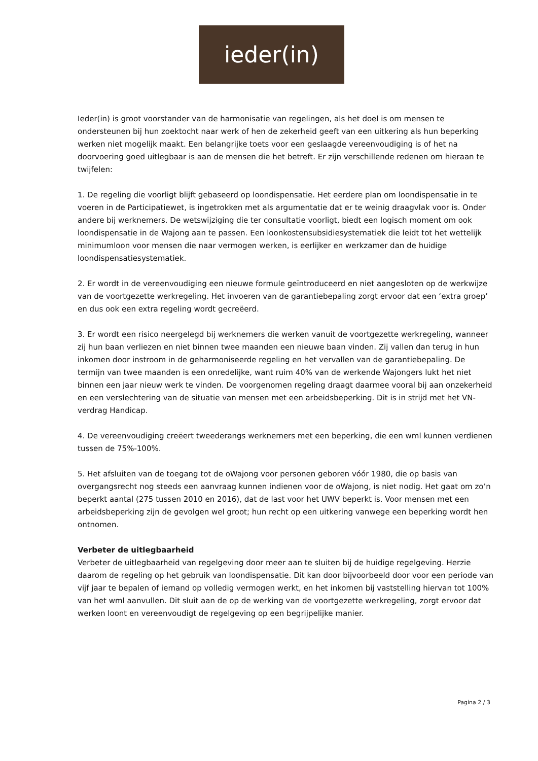ieder(in)
Ieder(in) is groot voorstander van de harmonisatie van regelingen, als het doel is om mensen te ondersteunen bij hun zoektocht naar werk of hen de zekerheid geeft van een uitkering als hun beperking werken niet mogelijk maakt. Een belangrijke toets voor een geslaagde vereenvoudiging is of het na doorvoering goed uitlegbaar is aan de mensen die het betreft. Er zijn verschillende redenen om hieraan te twijfelen:
1. De regeling die voorligt blijft gebaseerd op loondispensatie. Het eerdere plan om loondispensatie in te voeren in de Participatiewet, is ingetrokken met als argumentatie dat er te weinig draagvlak voor is. Onder andere bij werknemers. De wetswijziging die ter consultatie voorligt, biedt een logisch moment om ook loondispensatie in de Wajong aan te passen. Een loonkostensubsidiesystematiek die leidt tot het wettelijk minimumloon voor mensen die naar vermogen werken, is eerlijker en werkzamer dan de huidige loondispensatiesystematiek.
2. Er wordt in de vereenvoudiging een nieuwe formule geïntroduceerd en niet aangesloten op de werkwijze van de voortgezette werkregeling. Het invoeren van de garantiebepaling zorgt ervoor dat een ‘extra groep’ en dus ook een extra regeling wordt gecreëerd.
3. Er wordt een risico neergelegd bij werknemers die werken vanuit de voortgezette werkregeling, wanneer zij hun baan verliezen en niet binnen twee maanden een nieuwe baan vinden. Zij vallen dan terug in hun inkomen door instroom in de geharmoniseerde regeling en het vervallen van de garantiebepaling. De termijn van twee maanden is een onredelijke, want ruim 40% van de werkende Wajongers lukt het niet binnen een jaar nieuw werk te vinden. De voorgenomen regeling draagt daarmee vooral bij aan onzekerheid en een verslechtering van de situatie van mensen met een arbeidsbeperking. Dit is in strijd met het VN-verdrag Handicap.
4. De vereenvoudiging creëert tweederangs werknemers met een beperking, die een wml kunnen verdienen tussen de 75%-100%.
5. Het afsluiten van de toegang tot de oWajong voor personen geboren vóór 1980, die op basis van overgangsrecht nog steeds een aanvraag kunnen indienen voor de oWajong, is niet nodig. Het gaat om zo’n beperkt aantal (275 tussen 2010 en 2016), dat de last voor het UWV beperkt is. Voor mensen met een arbeidsbeperking zijn de gevolgen wel groot; hun recht op een uitkering vanwege een beperking wordt hen ontnomen.
Verbeter de uitlegbaarheid
Verbeter de uitlegbaarheid van regelgeving door meer aan te sluiten bij de huidige regelgeving. Herzie daarom de regeling op het gebruik van loondispensatie. Dit kan door bijvoorbeeld door voor een periode van vijf jaar te bepalen of iemand op volledig vermogen werkt, en het inkomen bij vaststelling hiervan tot 100% van het wml aanvullen. Dit sluit aan de op de werking van de voortgezette werkregeling, zorgt ervoor dat werken loont en vereenvoudigt de regelgeving op een begrijpelijke manier.
Pagina 2 / 3